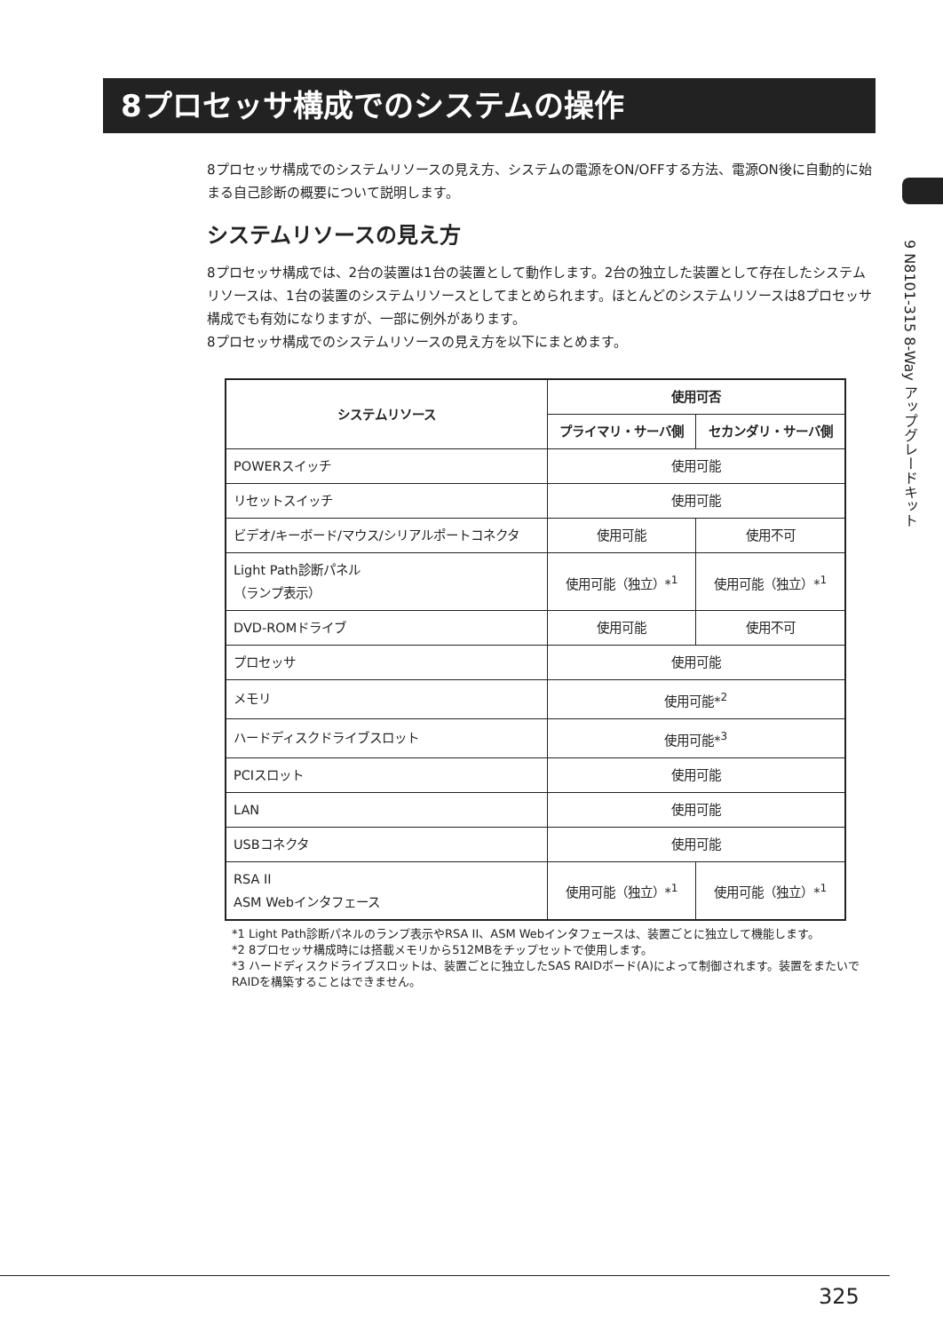8プロセッサ構成でのシステムの操作
9 N8101-315 8-Way アップグレードキット
8プロセッサ構成でのシステムリソースの見え方、システムの電源をON/OFFする方法、電源ON後に自動的に始まる自己診断の概要について説明します。
システムリソースの見え方
8プロセッサ構成では、2台の装置は1台の装置として動作します。2台の独立した装置として存在したシステムリソースは、1台の装置のシステムリソースとしてまとめられます。ほとんどのシステムリソースは8プロセッサ構成でも有効になりますが、一部に例外があります。
8プロセッサ構成でのシステムリソースの見え方を以下にまとめます。
| システムリソース | 使用可否 | |
| --- | --- | --- |
| | プライマリ・サーバ側 | セカンダリ・サーバ側 |
| POWERスイッチ | 使用可能 | |
| リセットスイッチ | 使用可能 | |
| ビデオ/キーボード/マウス/シリアルポートコネクタ | 使用可能 | 使用不可 |
| Light Path診断パネル （ランプ表示） | 使用可能（独立）*<sup>1</sup> | 使用可能（独立）*<sup>1</sup> |
| DVD-ROMドライブ | 使用可能 | 使用不可 |
| プロセッサ | 使用可能 | |
| メモリ | 使用可能*<sup>2</sup> | |
| ハードディスクドライブスロット | 使用可能*<sup>3</sup> | |
| PCIスロット | 使用可能 | |
| LAN | 使用可能 | |
| USBコネクタ | 使用可能 | |
| RSA II ASM Webインタフェース | 使用可能（独立）*<sup>1</sup> | 使用可能（独立）*<sup>1</sup> |
*1 Light Path診断パネルのランプ表示やRSA II、ASM Webインタフェースは、装置ごとに独立して機能します。
*2 8プロセッサ構成時には搭載メモリから512MBをチップセットで使用します。
*3 ハードディスクドライブスロットは、装置ごとに独立したSAS RAIDボード(A)によって制御されます。装置をまたいでRAIDを構築することはできません。
325